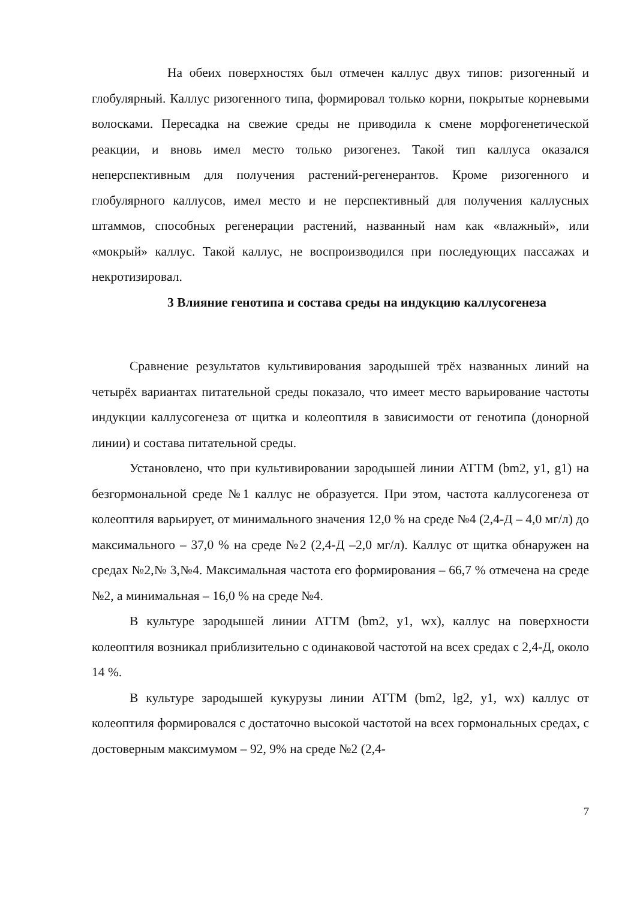На обеих поверхностях был отмечен каллус двух типов: ризогенный и глобулярный. Каллус ризогенного типа, формировал только корни, покрытые корневыми волосками. Пересадка на свежие среды не приводила к смене морфогенетической реакции, и вновь имел место только ризогенез. Такой тип каллуса оказался неперспективным для получения растений-регенерантов. Кроме ризогенного и глобулярного каллусов, имел место и не перспективный для получения каллусных штаммов, способных регенерации растений, названный нам как «влажный», или «мокрый» каллус. Такой каллус, не воспроизводился при последующих пассажах и некротизировал.
3 Влияние генотипа и состава среды на индукцию каллусогенеза
Сравнение результатов культивирования зародышей трёх названных линий на четырёх вариантах питательной среды показало, что имеет место варьирование частоты индукции каллусогенеза от щитка и колеоптиля в зависимости от генотипа (донорной линии) и состава питательной среды.
Установлено, что при культивировании зародышей линии АТТМ (bm2, y1, g1) на безгормональной среде №1 каллус не образуется. При этом, частота каллусогенеза от колеоптиля варьирует, от минимального значения 12,0 % на среде №4 (2,4-Д – 4,0 мг/л) до максимального – 37,0 % на среде №2 (2,4-Д –2,0 мг/л). Каллус от щитка обнаружен на средах №2,№ 3,№4. Максимальная частота его формирования – 66,7 % отмечена на среде №2, а минимальная – 16,0 % на среде №4.
В культуре зародышей линии АТТМ (bm2, y1, wx), каллус на поверхности колеоптиля возникал приблизительно с одинаковой частотой на всех средах с 2,4-Д, около 14 %.
В культуре зародышей кукурузы линии АТТМ (bm2, lg2, y1, wx) каллус от колеоптиля формировался с достаточно высокой частотой на всех гормональных средах, с достоверным максимумом – 92, 9% на среде №2 (2,4-
7